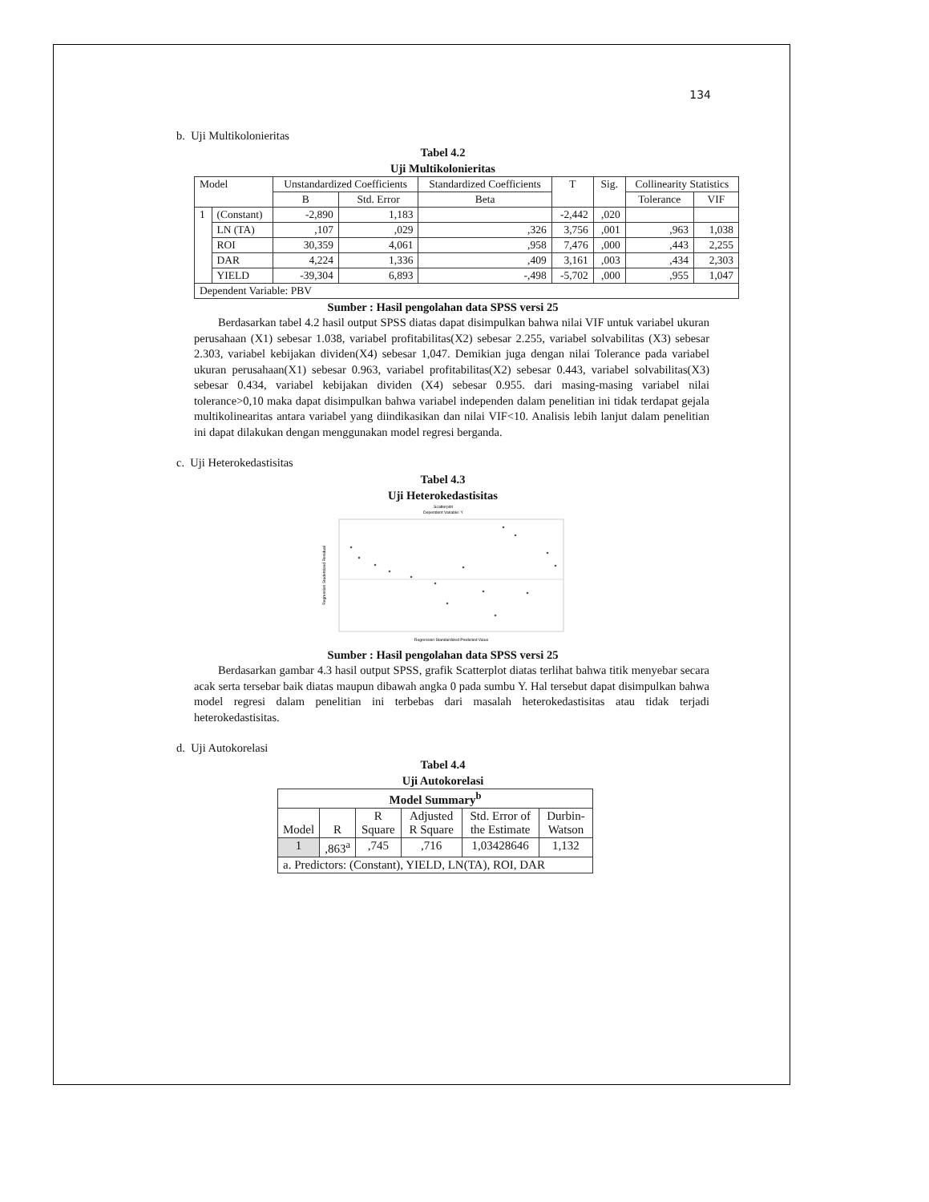134
b. Uji Multikolonieritas
Tabel 4.2
Uji Multikolonieritas
| Model | | Unstandardized Coefficients | | Standardized Coefficients | T | Sig. | Collinearity Statistics | |
| --- | --- | --- | --- | --- | --- | --- | --- | --- |
| | | B | Std. Error | Beta | | | Tolerance | VIF |
| 1 | (Constant) | -2,890 | 1,183 | | -2,442 | ,020 | | |
| | LN (TA) | ,107 | ,029 | ,326 | 3,756 | ,001 | ,963 | 1,038 |
| | ROI | 30,359 | 4,061 | ,958 | 7,476 | ,000 | ,443 | 2,255 |
| | DAR | 4,224 | 1,336 | ,409 | 3,161 | ,003 | ,434 | 2,303 |
| | YIELD | -39,304 | 6,893 | -,498 | -5,702 | ,000 | ,955 | 1,047 |
| Dependent Variable: PBV | | | | | | | | |
Sumber : Hasil pengolahan data SPSS versi 25
Berdasarkan tabel 4.2 hasil output SPSS diatas dapat disimpulkan bahwa nilai VIF untuk variabel ukuran perusahaan (X1) sebesar 1.038, variabel profitabilitas(X2) sebesar 2.255, variabel solvabilitas (X3) sebesar 2.303, variabel kebijakan dividen(X4) sebesar 1,047. Demikian juga dengan nilai Tolerance pada variabel ukuran perusahaan(X1) sebesar 0.963, variabel profitabilitas(X2) sebesar 0.443, variabel solvabilitas(X3) sebesar 0.434, variabel kebijakan dividen (X4) sebesar 0.955. dari masing-masing variabel nilai tolerance>0,10 maka dapat disimpulkan bahwa variabel independen dalam penelitian ini tidak terdapat gejala multikolinearitas antara variabel yang diindikasikan dan nilai VIF<10. Analisis lebih lanjut dalam penelitian ini dapat dilakukan dengan menggunakan model regresi berganda.
c. Uji Heterokedastisitas
Tabel 4.3
Uji Heterokedastisitas
Scatterplot
Dependent Variable: Y
Regression Studentized Residual
Regression Standardized Predicted Value
Sumber : Hasil pengolahan data SPSS versi 25
Berdasarkan gambar 4.3 hasil output SPSS, grafik Scatterplot diatas terlihat bahwa titik menyebar secara acak serta tersebar baik diatas maupun dibawah angka 0 pada sumbu Y. Hal tersebut dapat disimpulkan bahwa model regresi dalam penelitian ini terbebas dari masalah heterokedastisitas atau tidak terjadi heterokedastisitas.
d. Uji Autokorelasi
Tabel 4.4
Uji Autokorelasi
| Model Summary<sup>b</sup> | | | | | |
| --- | --- | --- | --- | --- | --- |
| Model | R | R Square | Adjusted R Square | Std. Error of the Estimate | Durbin-Watson |
| 1 | ,863<sup>a</sup> | ,745 | ,716 | 1,03428646 | 1,132 |
| a. Predictors: (Constant), YIELD, LN(TA), ROI, DAR | | | | | |